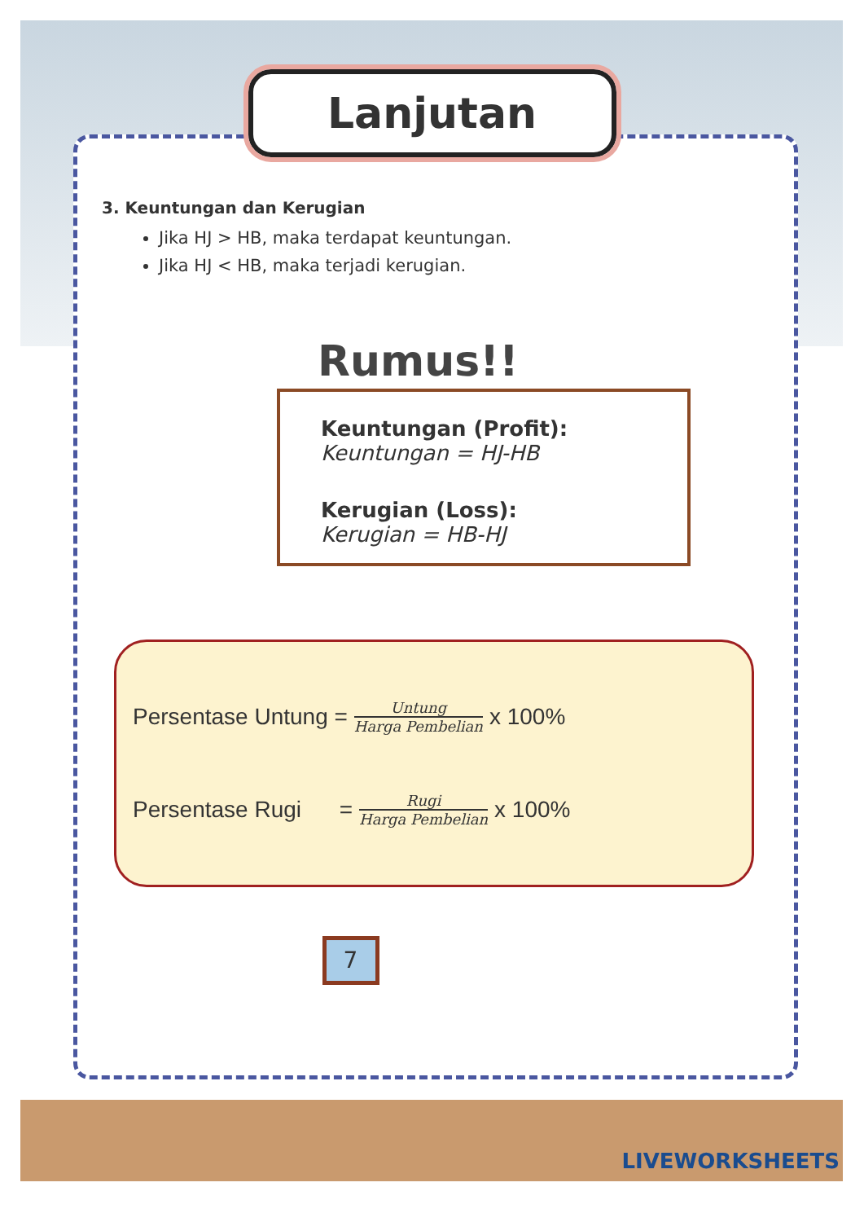Lanjutan
3. Keuntungan dan Kerugian
Jika HJ > HB, maka terdapat keuntungan.
Jika HJ < HB, maka terjadi kerugian.
Rumus!!
Keuntungan (Profit):
Keuntungan = HJ-HB
Kerugian (Loss):
Kerugian = HB-HJ
Persentase Untung = Untung Harga Pembelian x 100%
Persentase Rugi = Rugi Harga Pembelian x 100%
7
LIVEWORKSHEETS